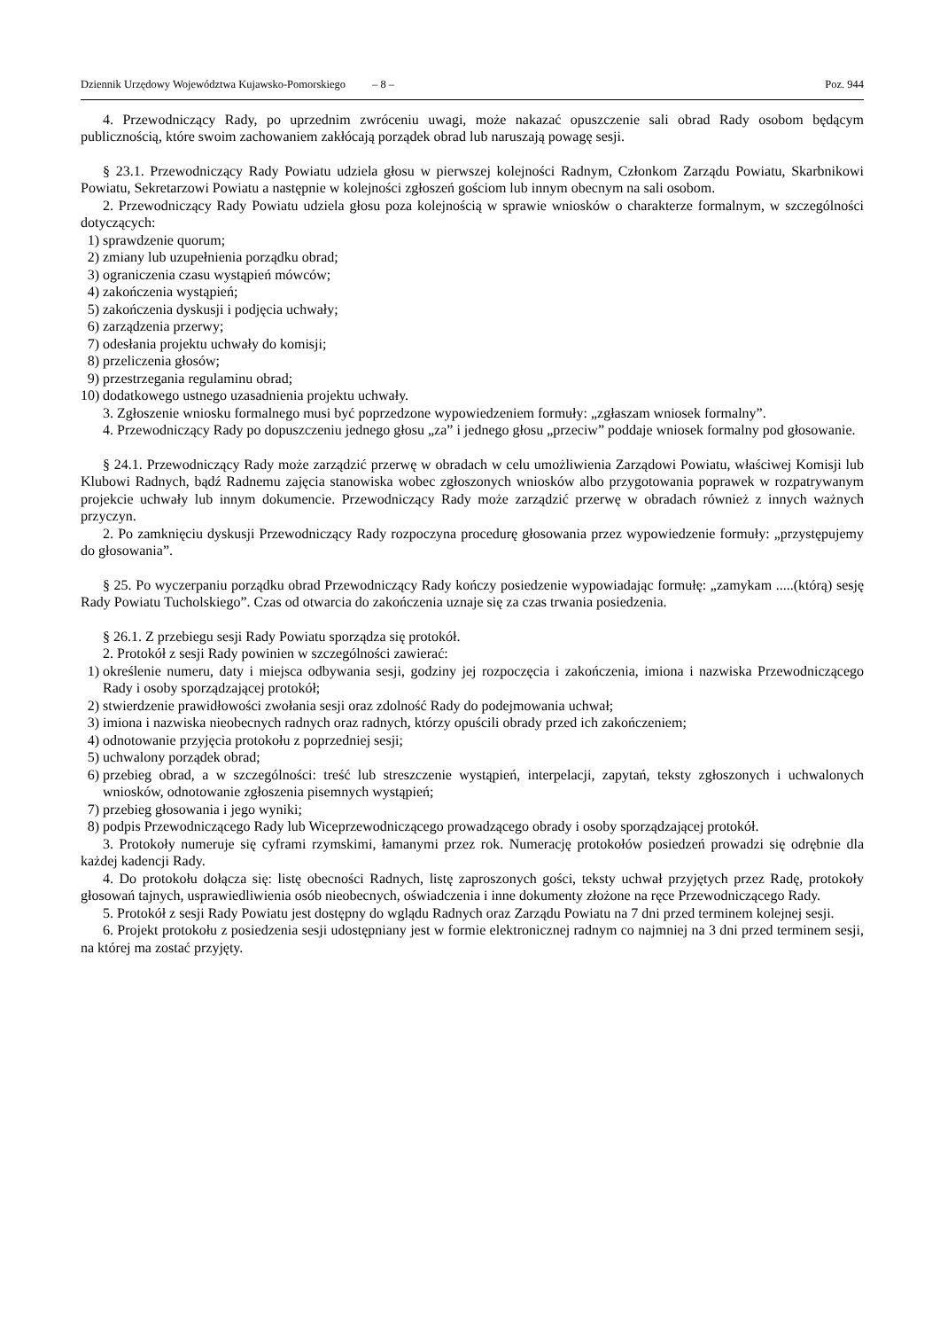Dziennik Urzędowy Województwa Kujawsko-Pomorskiego – 8 – Poz. 944
4. Przewodniczący Rady, po uprzednim zwróceniu uwagi, może nakazać opuszczenie sali obrad Rady osobom będącym publicznością, które swoim zachowaniem zakłócają porządek obrad lub naruszają powagę sesji.
§ 23.1. Przewodniczący Rady Powiatu udziela głosu w pierwszej kolejności Radnym, Członkom Zarządu Powiatu, Skarbnikowi Powiatu, Sekretarzowi Powiatu a następnie w kolejności zgłoszeń gościom lub innym obecnym na sali osobom.
2. Przewodniczący Rady Powiatu udziela głosu poza kolejnością w sprawie wniosków o charakterze formalnym, w szczególności dotyczących:
1) sprawdzenie quorum;
2) zmiany lub uzupełnienia porządku obrad;
3) ograniczenia czasu wystąpień mówców;
4) zakończenia wystąpień;
5) zakończenia dyskusji i podjęcia uchwały;
6) zarządzenia przerwy;
7) odesłania projektu uchwały do komisji;
8) przeliczenia głosów;
9) przestrzegania regulaminu obrad;
10) dodatkowego ustnego uzasadnienia projektu uchwały.
3. Zgłoszenie wniosku formalnego musi być poprzedzone wypowiedzeniem formuły: „zgłaszam wniosek formalny”.
4. Przewodniczący Rady po dopuszczeniu jednego głosu „za” i jednego głosu „przeciw” poddaje wniosek formalny pod głosowanie.
§ 24.1. Przewodniczący Rady może zarządzić przerwę w obradach w celu umożliwienia Zarządowi Powiatu, właściwej Komisji lub Klubowi Radnych, bądź Radnemu zajęcia stanowiska wobec zgłoszonych wniosków albo przygotowania poprawek w rozpatrywanym projekcie uchwały lub innym dokumencie. Przewodniczący Rady może zarządzić przerwę w obradach również z innych ważnych przyczyn.
2. Po zamknięciu dyskusji Przewodniczący Rady rozpoczyna procedurę głosowania przez wypowiedzenie formuły: „przystępujemy do głosowania”.
§ 25. Po wyczerpaniu porządku obrad Przewodniczący Rady kończy posiedzenie wypowiadając formułę: „zamykam .....(którą) sesję Rady Powiatu Tucholskiego”. Czas od otwarcia do zakończenia uznaje się za czas trwania posiedzenia.
§ 26.1. Z przebiegu sesji Rady Powiatu sporządza się protokół.
2. Protokół z sesji Rady powinien w szczególności zawierać:
1) określenie numeru, daty i miejsca odbywania sesji, godziny jej rozpoczęcia i zakończenia, imiona i nazwiska Przewodniczącego Rady i osoby sporządzającej protokół;
2) stwierdzenie prawidłowości zwołania sesji oraz zdolność Rady do podejmowania uchwał;
3) imiona i nazwiska nieobecnych radnych oraz radnych, którzy opuścili obrady przed ich zakończeniem;
4) odnotowanie przyjęcia protokołu z poprzedniej sesji;
5) uchwalony porządek obrad;
6) przebieg obrad, a w szczególności: treść lub streszczenie wystąpień, interpelacji, zapytań, teksty zgłoszonych i uchwalonych wniosków, odnotowanie zgłoszenia pisemnych wystąpień;
7) przebieg głosowania i jego wyniki;
8) podpis Przewodniczącego Rady lub Wiceprzewodniczącego prowadzącego obrady i osoby sporządzającej protokół.
3. Protokoły numeruje się cyframi rzymskimi, łamanymi przez rok. Numerację protokołów posiedzeń prowadzi się odrębnie dla każdej kadencji Rady.
4. Do protokołu dołącza się: listę obecności Radnych, listę zaproszonych gości, teksty uchwał przyjętych przez Radę, protokoły głosowań tajnych, usprawiedliwienia osób nieobecnych, oświadczenia i inne dokumenty złożone na ręce Przewodniczącego Rady.
5. Protokół z sesji Rady Powiatu jest dostępny do wglądu Radnych oraz Zarządu Powiatu na 7 dni przed terminem kolejnej sesji.
6. Projekt protokołu z posiedzenia sesji udostępniany jest w formie elektronicznej radnym co najmniej na 3 dni przed terminem sesji, na której ma zostać przyjęty.